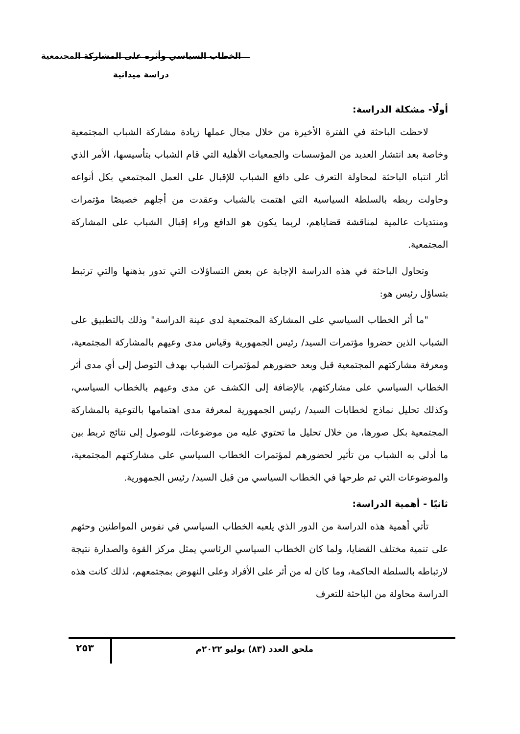الخطاب السياسي وأثره على المشاركة المجتمعية
دراسة ميدانية
أولًا- مشكلة الدراسة:
لاحظت الباحثة في الفترة الأخيرة من خلال مجال عملها زيادة مشاركة الشباب المجتمعية وخاصة بعد انتشار العديد من المؤسسات والجمعيات الأهلية التي قام الشباب بتأسيسها، الأمر الذي أثار انتباه الباحثة لمحاولة التعرف على دافع الشباب للإقبال على العمل المجتمعي بكل أنواعه وحاولت ربطه بالسلطة السياسية التي اهتمت بالشباب وعقدت من أجلهم خصيصًا مؤتمرات ومنتديات عالمية لمناقشة قضاياهم، لربما يكون هو الدافع وراء إقبال الشباب على المشاركة المجتمعية.
وتحاول الباحثة في هذه الدراسة الإجابة عن بعض التساؤلات التي تدور بذهنها والتي ترتبط بتساؤل رئيس هو:
"ما أثر الخطاب السياسي على المشاركة المجتمعية لدى عينة الدراسة" وذلك بالتطبيق على الشباب الذين حضروا مؤتمرات السيد/ رئيس الجمهورية وقياس مدى وعيهم بالمشاركة المجتمعية، ومعرفة مشاركتهم المجتمعية قبل وبعد حضورهم لمؤتمرات الشباب بهدف التوصل إلى أي مدى أثر الخطاب السياسي على مشاركتهم، بالإضافة إلى الكشف عن مدى وعيهم بالخطاب السياسي، وكذلك تحليل نماذج لخطابات السيد/ رئيس الجمهورية لمعرفة مدى اهتمامها بالتوعية بالمشاركة المجتمعية بكل صورها، من خلال تحليل ما تحتوي عليه من موضوعات، للوصول إلى نتائج تربط بين ما أدلى به الشباب من تأثير لحضورهم لمؤتمرات الخطاب السياسي على مشاركتهم المجتمعية، والموضوعات التي تم طرحها في الخطاب السياسي من قبل السيد/ رئيس الجمهورية.
ثانيًا - أهمية الدراسة:
تأتي أهمية هذه الدراسة من الدور الذي يلعبه الخطاب السياسي في نفوس المواطنين وحثهم على تنمية مختلف القضايا، ولما كان الخطاب السياسي الرئاسي يمثل مركز القوة والصدارة نتيجة لارتباطه بالسلطة الحاكمة، وما كان له من أثر على الأفراد وعلى النهوض بمجتمعهم، لذلك كانت هذه الدراسة محاولة من الباحثة للتعرف
ملحق العدد (٨٣) يوليو ٢٠٢٢م ٢٥٣